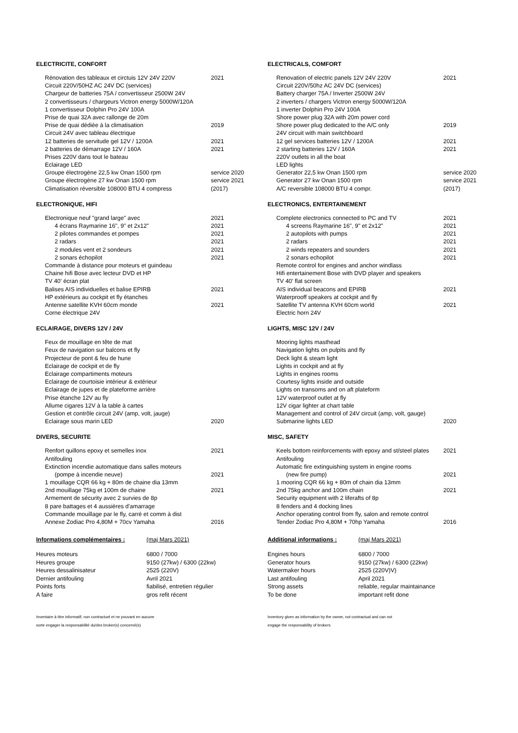ELECTRICITE, CONFORT
| Rénovation des tableaux et circtuis 12V 24V 220V | 2021 |
| Circuit 220V/50HZ AC 24V DC (services) | |
| Chargeur de batteries 75A / convertisseur 2500W 24V | |
| 2 convertisseurs / chargeurs Victron energy 5000W/120A | |
| 1 convertisseur Dolphin Pro 24V 100A | |
| Prise de quai 32A avec rallonge de 20m | |
| Prise de quai dédiée à la climatisation | 2019 |
| Circuit 24V avec tableau électrique | |
| 12 batteries de servitude gel 12V / 1200A | 2021 |
| 2 batteries de démarrage 12V / 160A | 2021 |
| Prises 220V dans tout le bateau | |
| Eclairage LED | |
| Groupe électrogène 22,5 kw Onan 1500 rpm | service 2020 |
| Groupe électrogène 27 kw Onan 1500 rpm | service 2021 |
| Climatisation réversible 108000 BTU 4 compress | (2017) |
ELECTRONIQUE, HIFI
| Electronique neuf "grand large" avec | 2021 |
| 4 écrans Raymarine 16", 9" et 2x12" | 2021 |
| 2 pilotes commandes et pompes | 2021 |
| 2 radars | 2021 |
| 2 modules vent et 2 sondeurs | 2021 |
| 2 sonars échopilot | 2021 |
| Commande à distance pour moteurs et guindeau | |
| Chaine hifi Bose avec lecteur DVD et HP | |
| TV 40' écran plat | |
| Balises AIS individuelles et balise EPIRB | 2021 |
| HP extérieurs au cockpit et fly étanches | |
| Antenne satellite KVH 60cm monde | 2021 |
| Corne électrique 24V | |
ECLAIRAGE, DIVERS 12V / 24V
| Feux de mouillage en tête de mat | |
| Feux de navigation sur balcons et fly | |
| Projecteur de pont & feu de hune | |
| Eclairage de cockpit et de fly | |
| Eclairage compartiments moteurs | |
| Eclairage de courtoisie intérieur & extérieur | |
| Eclairage de jupes et de plateforme arrière | |
| Prise étanche 12V au fly | |
| Allume cigares 12V à la table à cartes | |
| Gestion et contrôle circuit 24V (amp, volt, jauge) | |
| Eclairage sous marin LED | 2020 |
DIVERS, SECURITE
| Renfort quillons epoxy et semelles inox | 2021 |
| Antifouling | |
| Extinction incendie automatique dans salles moteurs | |
| (pompe à incendie neuve) | 2021 |
| 1 mouillage CQR 66 kg + 80m de chaine dia 13mm | |
| 2nd mouillage 75kg et 100m de chaine | 2021 |
| Armement de sécurity avec 2 survies de 8p | |
| 8 pare battages et 4 aussières d'amarrage | |
| Commande mouillage par le fly, carré et comm à dist | |
| Annexe Zodiac Pro 4,80M + 70cv Yamaha | 2016 |
| Informations complémentaires : | (maj Mars 2021) |
| Heures moteurs | 6800 / 7000 |
| Heures groupe | 9150 (27kw) / 6300 (22kw) |
| Heures dessalinisateur | 2525 (220V) |
| Dernier antifouling | Avril 2021 |
| Points forts | fiabilisé, entretien régulier |
| A faire | gros refit récent |
Inventaire à titre informatif, non contractuel et ne pouvant en aucune
sorte engager la responsabilité du/des broker(s) concerné(s)
ELECTRICALS, COMFORT
| Renovation of electric panels 12V 24V 220V | 2021 |
| Circuit 220V/50hz AC 24V DC (services) | |
| Battery charger 75A / Inverter 2500W 24V | |
| 2 inverters / chargers Victron energy 5000W/120A | |
| 1 inverter Dolphin Pro 24V 100A | |
| Shore power plug 32A with 20m power cord | |
| Shore power plug dedicated to the A/C only | 2019 |
| 24V circuit with main switchboard | |
| 12 gel services batteries 12V / 1200A | 2021 |
| 2 starting batteries 12V / 160A | 2021 |
| 220V outlets in all the boat | |
| LED lights | |
| Generator 22,5 kw Onan 1500 rpm | service 2020 |
| Generator 27 kw Onan 1500 rpm | service 2021 |
| A/C reversible 108000 BTU 4 compr. | (2017) |
ELECTRONICS, ENTERTAINEMENT
| Complete electronics connected to PC and TV | 2021 |
| 4 screens Raymarine 16", 9" et 2x12" | 2021 |
| 2 autopilots with pumps | 2021 |
| 2 radars | 2021 |
| 2 winds repeaters and sounders | 2021 |
| 2 sonars echopilot | 2021 |
| Remote control for engines and anchor windlass | |
| Hifi entertainement Bose with DVD player and speakers | |
| TV 40' flat screen | |
| AIS individual beacons and EPIRB | 2021 |
| Waterprooff speakers at cockpit and fly | |
| Satellite TV antenna KVH 60cm world | 2021 |
| Electric horn 24V | |
LIGHTS, MISC 12V / 24V
| Mooring lights masthead | |
| Navigation lights on pulpits and fly | |
| Deck light & steam light | |
| Lights in cockpit and at fly | |
| Lights in engines rooms | |
| Courtesy lights inside and outside | |
| Lights on transoms and on aft plateform | |
| 12V waterproof outlet at fly | |
| 12V cigar lighter at chart table | |
| Management and control of 24V circuit (amp, volt, gauge) | |
| Submarine lights LED | 2020 |
MISC, SAFETY
| Keels bottom reinforcements with epoxy and st/steel plates | 2021 |
| Antifouling | |
| Automatic fire extinguishing system in engine rooms | |
| (new fire pump) | 2021 |
| 1 mooring CQR 66 kg + 80m of chain dia 13mm | |
| 2nd 75kg anchor and 100m chain | 2021 |
| Security equipment with 2 liferafts of 8p | |
| 8 fenders and 4 docking lines | |
| Anchor operating control from fly, salon and remote control | |
| Tender Zodiac Pro 4,80M + 70hp Yamaha | 2016 |
| Additional informations : | (maj Mars 2021) |
| Engines hours | 6800 / 7000 |
| Generator hours | 9150 (27kw) / 6300 (22kw) |
| Watermaker hours | 2525 (220V)V) |
| Last antifouling | April 2021 |
| Strong assets | reliable, regular maintainance |
| To be done | important refit done |
Inventory given as information by the owner, not contractual and can not
engage the responsability of brokers